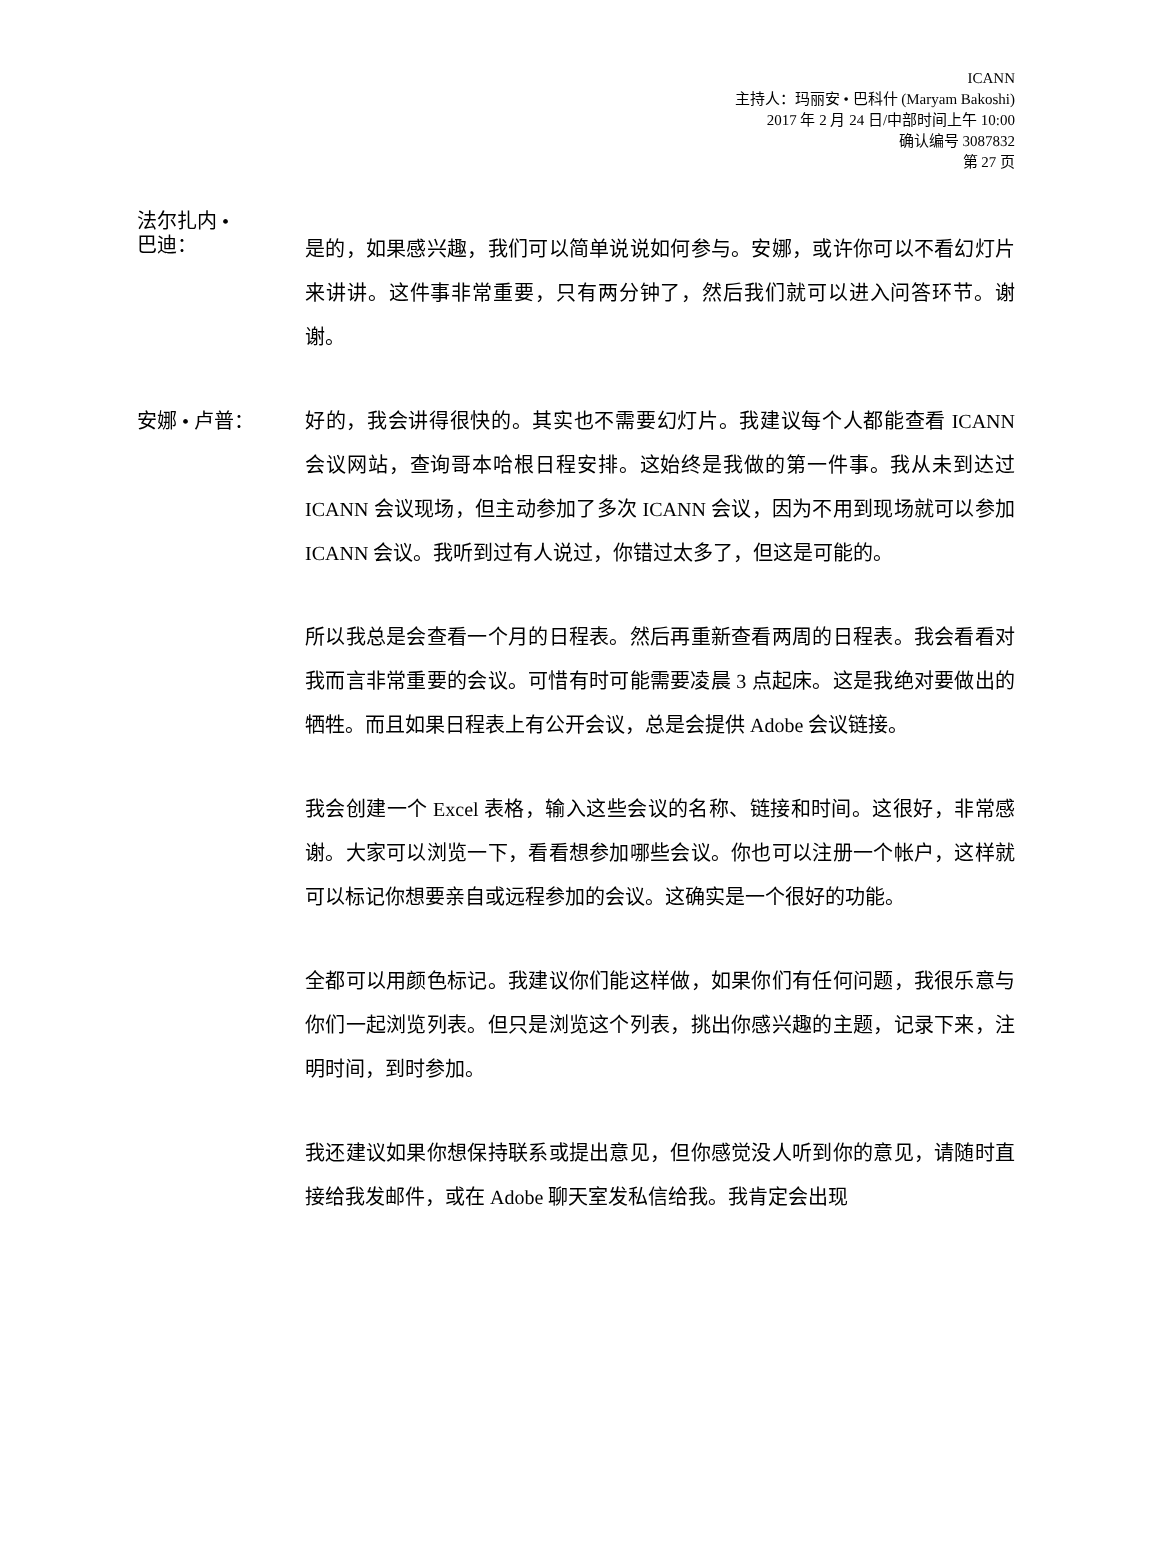ICANN
主持人：玛丽安 • 巴科什 (Maryam Bakoshi)
2017 年 2 月 24 日/中部时间上午 10:00
确认编号 3087832
第 27 页
法尔扎内 •
巴迪：
是的，如果感兴趣，我们可以简单说说如何参与。安娜，或许你可以不看幻灯片来讲讲。这件事非常重要，只有两分钟了，然后我们就可以进入问答环节。谢谢。
安娜 • 卢普：
好的，我会讲得很快的。其实也不需要幻灯片。我建议每个人都能查看 ICANN 会议网站，查询哥本哈根日程安排。这始终是我做的第一件事。我从未到达过 ICANN 会议现场，但主动参加了多次 ICANN 会议，因为不用到现场就可以参加 ICANN 会议。我听到过有人说过，你错过太多了，但这是可能的。
所以我总是会查看一个月的日程表。然后再重新查看两周的日程表。我会看看对我而言非常重要的会议。可惜有时可能需要凌晨 3 点起床。这是我绝对要做出的牺牲。而且如果日程表上有公开会议，总是会提供 Adobe 会议链接。
我会创建一个 Excel 表格，输入这些会议的名称、链接和时间。这很好，非常感谢。大家可以浏览一下，看看想参加哪些会议。你也可以注册一个帐户，这样就可以标记你想要亲自或远程参加的会议。这确实是一个很好的功能。
全都可以用颜色标记。我建议你们能这样做，如果你们有任何问题，我很乐意与你们一起浏览列表。但只是浏览这个列表，挑出你感兴趣的主题，记录下来，注明时间，到时参加。
我还建议如果你想保持联系或提出意见，但你感觉没人听到你的意见，请随时直接给我发邮件，或在 Adobe 聊天室发私信给我。我肯定会出现